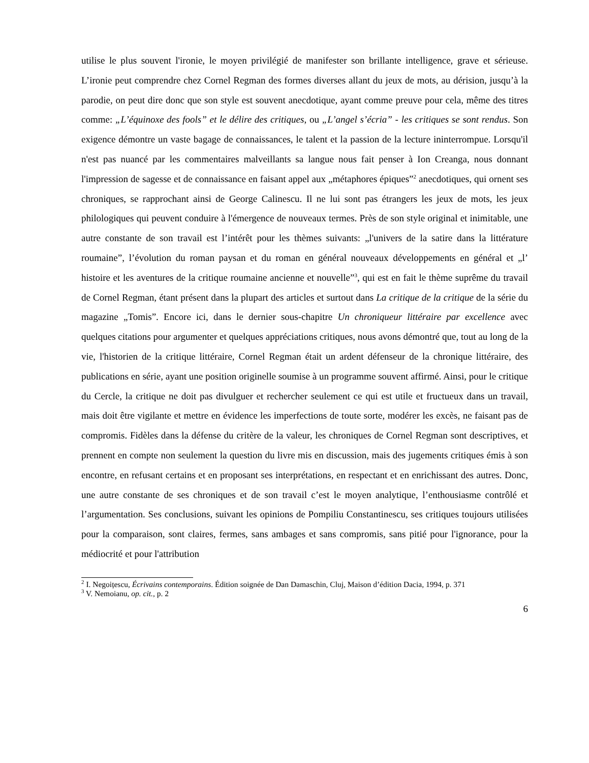utilise le plus souvent l'ironie, le moyen privilégié de manifester son brillante intelligence, grave et sérieuse. L’ironie peut comprendre chez Cornel Regman des formes diverses allant du jeux de mots, au dérision, jusqu’à la parodie, on peut dire donc que son style est souvent anecdotique, ayant comme preuve pour cela, même des titres comme: „L’équinoxe des fools” et le délire des critiques, ou „L’angel s’écria” - les critiques se sont rendus. Son exigence démontre un vaste bagage de connaissances, le talent et la passion de la lecture ininterrompue. Lorsqu'il n'est pas nuancé par les commentaires malveillants sa langue nous fait penser à Ion Creanga, nous donnant l'impression de sagesse et de connaissance en faisant appel aux „métaphores épiques”<sup>2</sup> anecdotiques, qui ornent ses chroniques, se rapprochant ainsi de George Calinescu. Il ne lui sont pas étrangers les jeux de mots, les jeux philologiques qui peuvent conduire à l'émergence de nouveaux termes. Près de son style original et inimitable, une autre constante de son travail est l’intérêt pour les thèmes suivants: „l'univers de la satire dans la littérature roumaine”, l’évolution du roman paysan et du roman en général nouveaux développements en général et „l’ histoire et les aventures de la critique roumaine ancienne et nouvelle”<sup>3</sup>, qui est en fait le thème suprême du travail de Cornel Regman, étant présent dans la plupart des articles et surtout dans La critique de la critique de la série du magazine „Tomis”. Encore ici, dans le dernier sous-chapitre Un chroniqueur littéraire par excellence avec quelques citations pour argumenter et quelques appréciations critiques, nous avons démontré que, tout au long de la vie, l'historien de la critique littéraire, Cornel Regman était un ardent défenseur de la chronique littéraire, des publications en série, ayant une position originelle soumise à un programme souvent affirmé. Ainsi, pour le critique du Cercle, la critique ne doit pas divulguer et rechercher seulement ce qui est utile et fructueux dans un travail, mais doit être vigilante et mettre en évidence les imperfections de toute sorte, modérer les excès, ne faisant pas de compromis. Fidèles dans la défense du critère de la valeur, les chroniques de Cornel Regman sont descriptives, et prennent en compte non seulement la question du livre mis en discussion, mais des jugements critiques émis à son encontre, en refusant certains et en proposant ses interprétations, en respectant et en enrichissant des autres. Donc, une autre constante de ses chroniques et de son travail c’est le moyen analytique, l’enthousiasme contrôlé et l’argumentation. Ses conclusions, suivant les opinions de Pompiliu Constantinescu, ses critiques toujours utilisées pour la comparaison, sont claires, fermes, sans ambages et sans compromis, sans pitié pour l'ignorance, pour la médiocrité et pour l'attribution
<sup>2</sup> I. Negoițescu, Écrivains contemporains. Édition soignée de Dan Damaschin, Cluj, Maison d’édition Dacia, 1994, p. 371
<sup>3</sup> V. Nemoianu, op. cit., p. 2
6